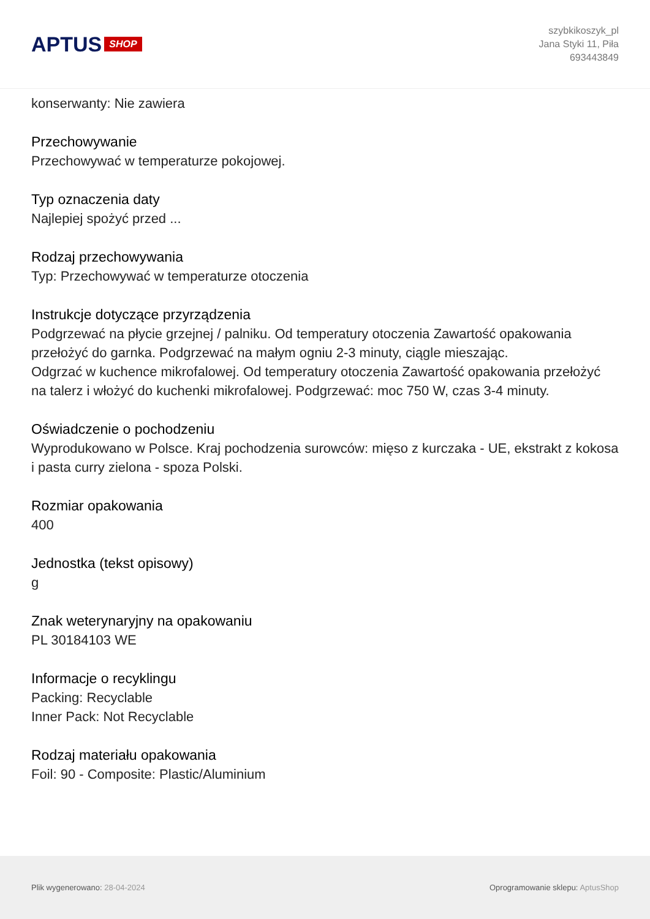APTUS SHOP
szybkikoszyk_pl
Jana Styki 11, Piła
693443849
konserwanty: Nie zawiera
Przechowywanie
Przechowywać w temperaturze pokojowej.
Typ oznaczenia daty
Najlepiej spożyć przed ...
Rodzaj przechowywania
Typ: Przechowywać w temperaturze otoczenia
Instrukcje dotyczące przyrządzenia
Podgrzewać na płycie grzejnej / palniku. Od temperatury otoczenia Zawartość opakowania przełożyć do garnka. Podgrzewać na małym ogniu 2-3 minuty, ciągle mieszając.
Odgrzać w kuchence mikrofalowej. Od temperatury otoczenia Zawartość opakowania przełożyć na talerz i włożyć do kuchenki mikrofalowej. Podgrzewać: moc 750 W, czas 3-4 minuty.
Oświadczenie o pochodzeniu
Wyprodukowano w Polsce. Kraj pochodzenia surowców: mięso z kurczaka - UE, ekstrakt z kokosa i pasta curry zielona - spoza Polski.
Rozmiar opakowania
400
Jednostka (tekst opisowy)
g
Znak weterynaryjny na opakowaniu
PL 30184103 WE
Informacje o recyklingu
Packing: Recyclable
Inner Pack: Not Recyclable
Rodzaj materiału opakowania
Foil: 90 - Composite: Plastic/Aluminium
Plik wygenerowano: 28-04-2024
Oprogramowanie sklepu: AptusShop